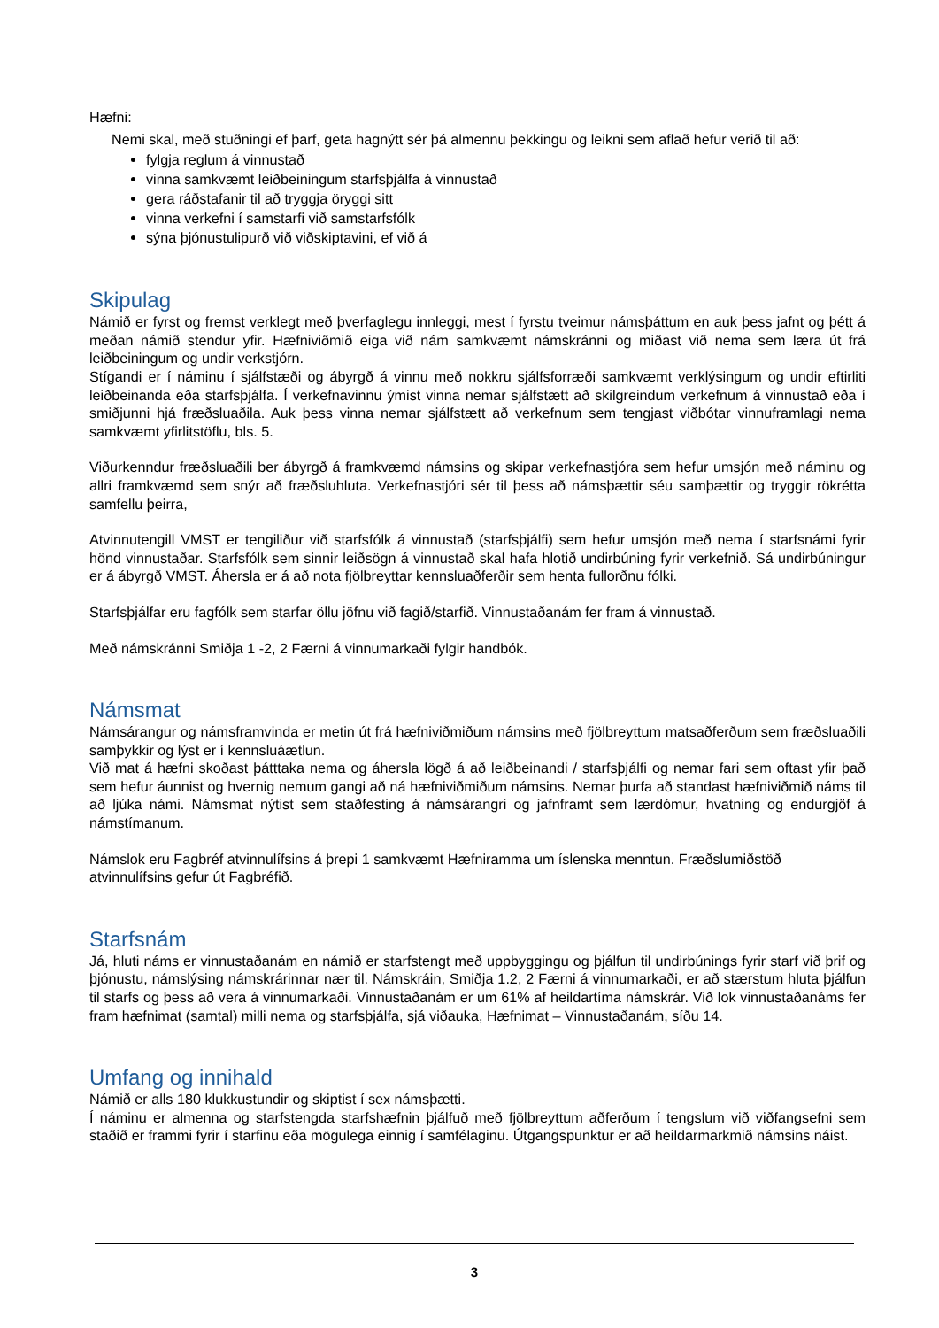Hæfni:
Nemi skal, með stuðningi ef þarf, geta hagnýtt sér þá almennu þekkingu og leikni sem aflað hefur verið til að:
fylgja reglum á vinnustað
vinna samkvæmt leiðbeiningum starfsþjálfa á vinnustað
gera ráðstafanir til að tryggja öryggi sitt
vinna verkefni í samstarfi við samstarfsfólk
sýna þjónustulipurð við viðskiptavini, ef við á
Skipulag
Námið er fyrst og fremst verklegt með þverfaglegu innleggi, mest í fyrstu tveimur námsþáttum en auk þess jafnt og þétt á meðan námið stendur yfir. Hæfniviðmið eiga við nám samkvæmt námskránni og miðast við nema sem læra út frá leiðbeiningum og undir verkstjórn.
Stígandi er í náminu í sjálfstæði og ábyrgð á vinnu með nokkru sjálfsforræði samkvæmt verklýsingum og undir eftirliti leiðbeinanda eða starfsþjálfa. Í verkefnavinnu ýmist vinna nemar sjálfstætt að skilgreindum verkefnum á vinnustað eða í smiðjunni hjá fræðsluaðila. Auk þess vinna nemar sjálfstætt að verkefnum sem tengjast viðbótar vinnuframlagi nema samkvæmt yfirlitstöflu, bls. 5.
Viðurkenndur fræðsluaðili ber ábyrgð á framkvæmd námsins og skipar verkefnastjóra sem hefur umsjón með náminu og allri framkvæmd sem snýr að fræðsluhluta. Verkefnastjóri sér til þess að námsþættir séu samþættir og tryggir rökrétta samfellu þeirra,
Atvinnutengill VMST er tengiliður við starfsfólk á vinnustað (starfsþjálfi) sem hefur umsjón með nema í starfsnámi fyrir hönd vinnustaðar. Starfsfólk sem sinnir leiðsögn á vinnustað skal hafa hlotið undirbúning fyrir verkefnið. Sá undirbúningur er á ábyrgð VMST. Áhersla er á að nota fjölbreyttar kennsluaðferðir sem henta fullorðnu fólki.
Starfsþjálfar eru fagfólk sem starfar öllu jöfnu við fagið/starfið. Vinnustaðanám fer fram á vinnustað.
Með námskránni Smiðja 1 -2, 2 Færni á vinnumarkaði fylgir handbók.
Námsmat
Námsárangur og námsframvinda er metin út frá hæfniviðmiðum námsins með fjölbreyttum matsaðferðum sem fræðsluaðili samþykkir og lýst er í kennsluáætlun.
Við mat á hæfni skoðast þátttaka nema og áhersla lögð á að leiðbeinandi / starfsþjálfi og nemar fari sem oftast yfir það sem hefur áunnist og hvernig nemum gangi að ná hæfniviðmiðum námsins. Nemar þurfa að standast hæfniviðmið náms til að ljúka námi. Námsmat nýtist sem staðfesting á námsárangri og jafnframt sem lærdómur, hvatning og endurgjöf á námstímanum.
Námslok eru Fagbréf atvinnulífsins á þrepi 1 samkvæmt Hæfniramma um íslenska menntun. Fræðslumiðstöð atvinnulífsins gefur út Fagbréfið.
Starfsnám
Já, hluti náms er vinnustaðanám en námið er starfstengt með uppbyggingu og þjálfun til undirbúnings fyrir starf við þrif og þjónustu, námslýsing námskrárinnar nær til. Námskráin, Smiðja 1.2, 2 Færni á vinnumarkaði, er að stærstum hluta þjálfun til starfs og þess að vera á vinnumarkaði. Vinnustaðanám er um 61% af heildartíma námskrár. Við lok vinnustaðanáms fer fram hæfnimat (samtal) milli nema og starfsþjálfa, sjá viðauka, Hæfnimat – Vinnustaðanám, síðu 14.
Umfang og innihald
Námið er alls 180 klukkustundir og skiptist í sex námsþætti.
Í náminu er almenna og starfstengda starfshæfnin þjálfuð með fjölbreyttum aðferðum í tengslum við viðfangsefni sem staðið er frammi fyrir í starfinu eða mögulega einnig í samfélaginu. Útgangspunktur er að heildarmarkmið námsins náist.
3